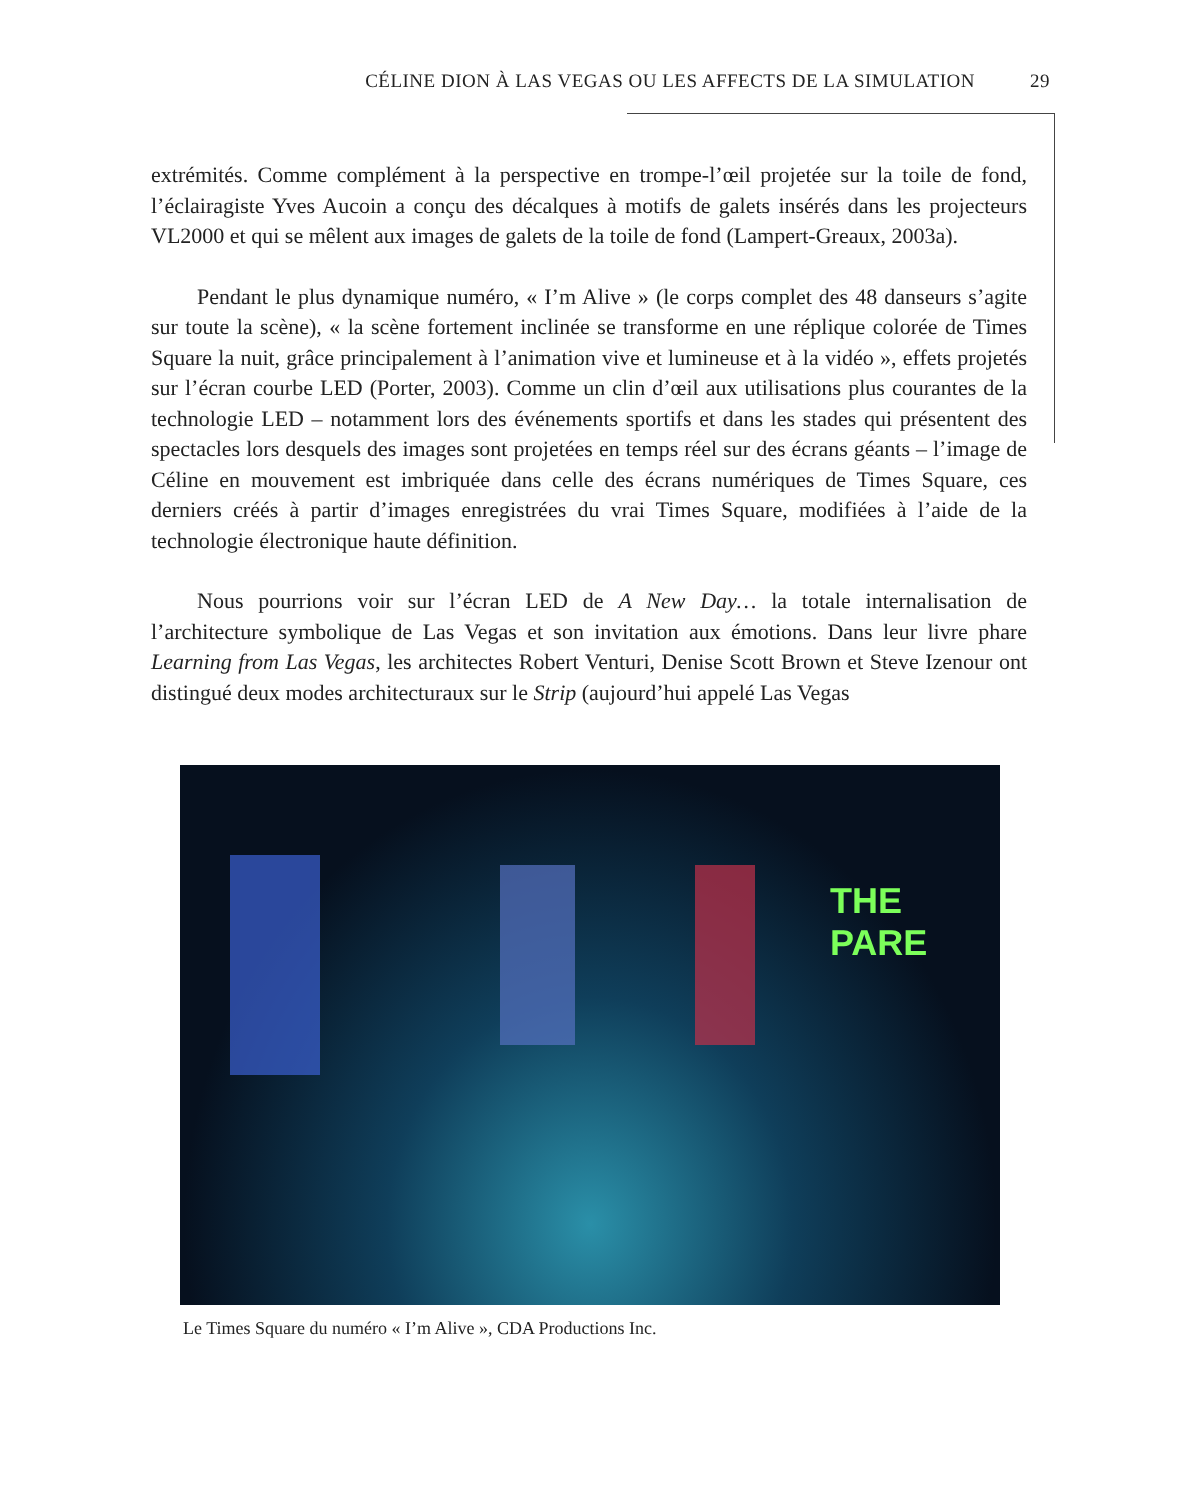CÉLINE DION À LAS VEGAS OU LES AFFECTS DE LA SIMULATION 29
extrémités. Comme complément à la perspective en trompe-l’œil projetée sur la toile de fond, l’éclairagiste Yves Aucoin a conçu des décalques à motifs de galets insérés dans les projecteurs VL2000 et qui se mêlent aux images de galets de la toile de fond (Lampert-Greaux, 2003a).
Pendant le plus dynamique numéro, « I’m Alive » (le corps complet des 48 danseurs s’agite sur toute la scène), « la scène fortement inclinée se transforme en une réplique colorée de Times Square la nuit, grâce principalement à l’animation vive et lumineuse et à la vidéo », effets projetés sur l’écran courbe LED (Porter, 2003). Comme un clin d’œil aux utilisations plus courantes de la technologie LED – notamment lors des événements sportifs et dans les stades qui présentent des spectacles lors desquels des images sont projetées en temps réel sur des écrans géants – l’image de Céline en mouvement est imbriquée dans celle des écrans numériques de Times Square, ces derniers créés à partir d’images enregistrées du vrai Times Square, modifiées à l’aide de la technologie électronique haute définition.
Nous pourrions voir sur l’écran LED de A New Day… la totale internalisation de l’architecture symbolique de Las Vegas et son invitation aux émotions. Dans leur livre phare Learning from Las Vegas, les architectes Robert Venturi, Denise Scott Brown et Steve Izenour ont distingué deux modes architecturaux sur le Strip (aujourd’hui appelé Las Vegas
THE PARE
Le Times Square du numéro « I’m Alive », CDA Productions Inc.